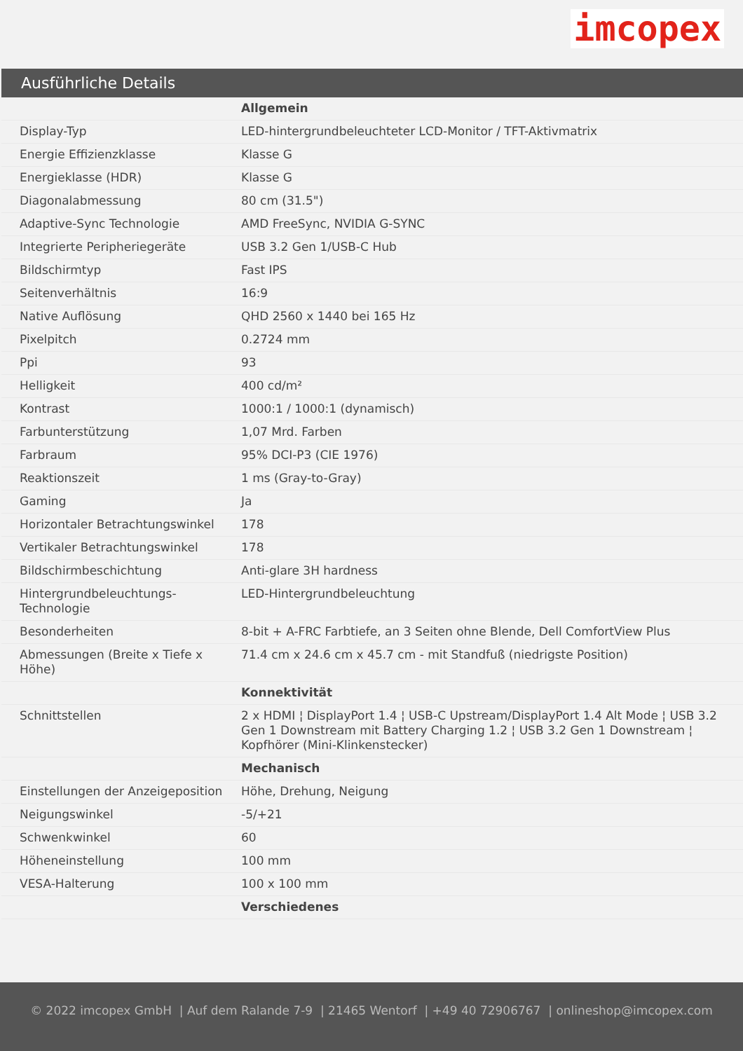imcopex
Ausführliche Details
| | Allgemein |
| Display-Typ | LED-hintergrundbeleuchteter LCD-Monitor / TFT-Aktivmatrix |
| Energie Effizienzklasse | Klasse G |
| Energieklasse (HDR) | Klasse G |
| Diagonalabmessung | 80 cm (31.5") |
| Adaptive-Sync Technologie | AMD FreeSync, NVIDIA G-SYNC |
| Integrierte Peripheriegeräte | USB 3.2 Gen 1/USB-C Hub |
| Bildschirmtyp | Fast IPS |
| Seitenverhältnis | 16:9 |
| Native Auflösung | QHD 2560 x 1440 bei 165 Hz |
| Pixelpitch | 0.2724 mm |
| Ppi | 93 |
| Helligkeit | 400 cd/m² |
| Kontrast | 1000:1 / 1000:1 (dynamisch) |
| Farbunterstützung | 1,07 Mrd. Farben |
| Farbraum | 95% DCI-P3 (CIE 1976) |
| Reaktionszeit | 1 ms (Gray-to-Gray) |
| Gaming | Ja |
| Horizontaler Betrachtungswinkel | 178 |
| Vertikaler Betrachtungswinkel | 178 |
| Bildschirmbeschichtung | Anti-glare 3H hardness |
| Hintergrundbeleuchtungs-Technologie | LED-Hintergrundbeleuchtung |
| Besonderheiten | 8-bit + A-FRC Farbtiefe, an 3 Seiten ohne Blende, Dell ComfortView Plus |
| Abmessungen (Breite x Tiefe x Höhe) | 71.4 cm x 24.6 cm x 45.7 cm - mit Standfuß (niedrigste Position) |
| | Konnektivität |
| Schnittstellen | 2 x HDMI ¦ DisplayPort 1.4 ¦ USB-C Upstream/DisplayPort 1.4 Alt Mode ¦ USB 3.2 Gen 1 Downstream mit Battery Charging 1.2 ¦ USB 3.2 Gen 1 Downstream ¦ Kopfhörer (Mini-Klinkenstecker) |
| | Mechanisch |
| Einstellungen der Anzeigeposition | Höhe, Drehung, Neigung |
| Neigungswinkel | -5/+21 |
| Schwenkwinkel | 60 |
| Höheneinstellung | 100 mm |
| VESA-Halterung | 100 x 100 mm |
| | Verschiedenes |
© 2022 imcopex GmbH | Auf dem Ralande 7-9 | 21465 Wentorf | +49 40 72906767 | onlineshop@imcopex.com